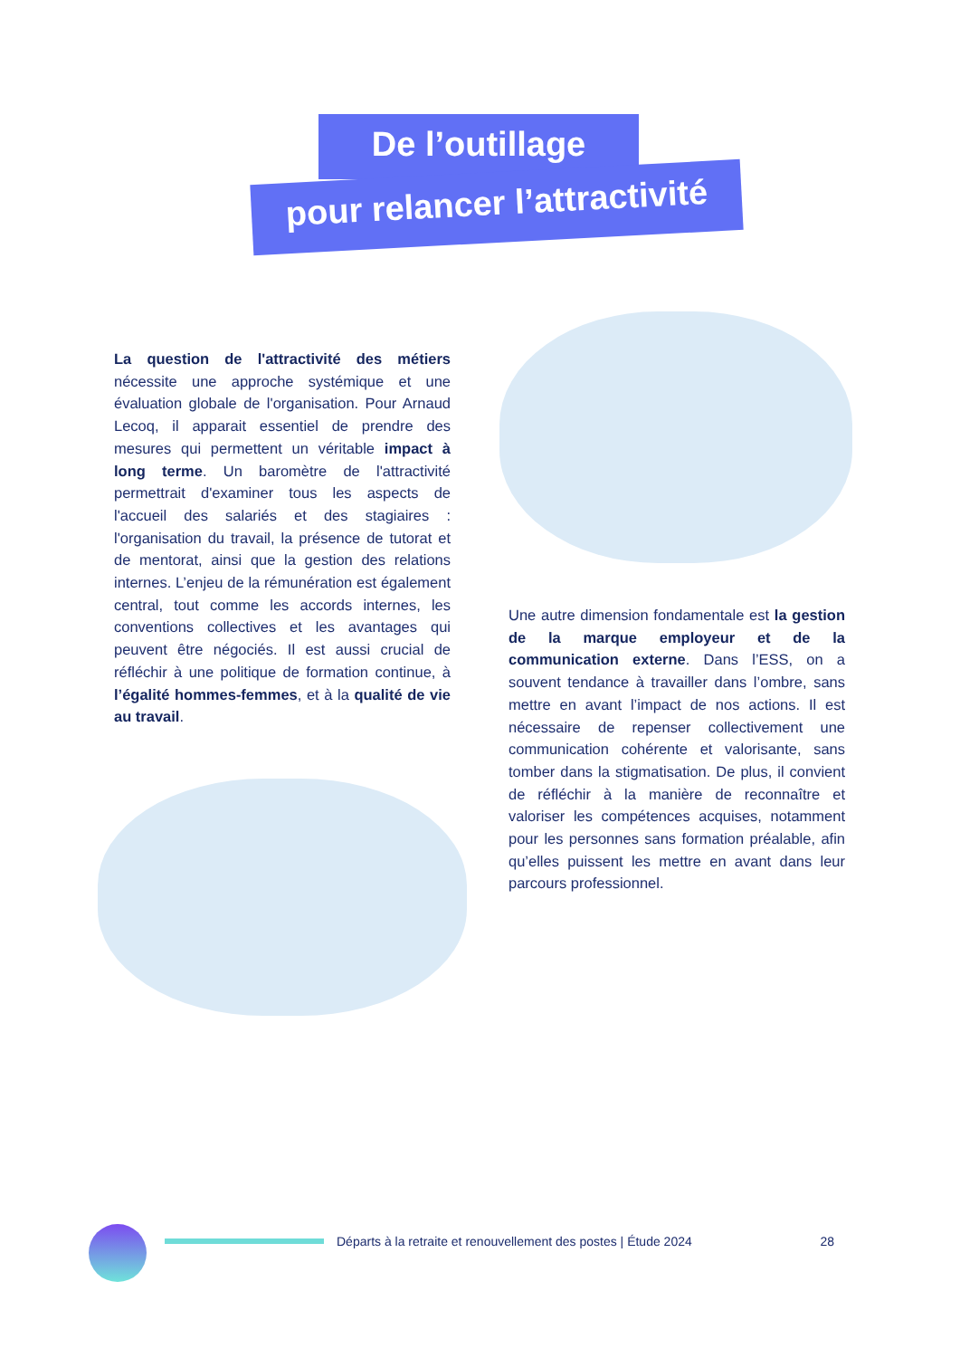De l’outillage
pour relancer l’attractivité
La question de l'attractivité des métiers nécessite une approche systémique et une évaluation globale de l'organisation. Pour Arnaud Lecoq, il apparait essentiel de prendre des mesures qui permettent un véritable impact à long terme. Un baromètre de l'attractivité permettrait d'examiner tous les aspects de l'accueil des salariés et des stagiaires : l'organisation du travail, la présence de tutorat et de mentorat, ainsi que la gestion des relations internes. L’enjeu de la rémunération est également central, tout comme les accords internes, les conventions collectives et les avantages qui peuvent être négociés. Il est aussi crucial de réfléchir à une politique de formation continue, à l’égalité hommes-femmes, et à la qualité de vie au travail.
Une autre dimension fondamentale est la gestion de la marque employeur et de la communication externe. Dans l’ESS, on a souvent tendance à travailler dans l’ombre, sans mettre en avant l’impact de nos actions. Il est nécessaire de repenser collectivement une communication cohérente et valorisante, sans tomber dans la stigmatisation. De plus, il convient de réfléchir à la manière de reconnaître et valoriser les compétences acquises, notamment pour les personnes sans formation préalable, afin qu’elles puissent les mettre en avant dans leur parcours professionnel.
Départs à la retraite et renouvellement des postes | Étude 2024 28